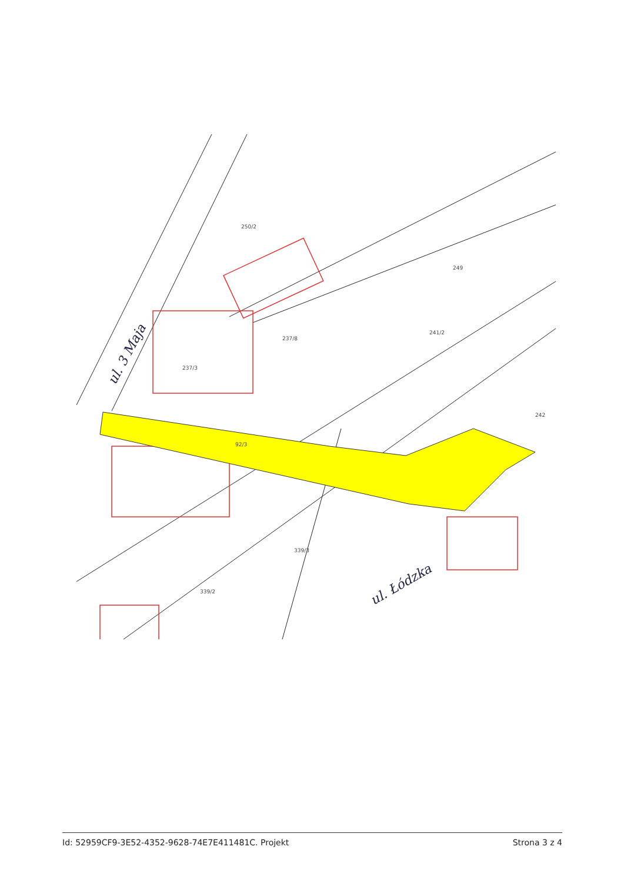ul. 3 Maja
ul. Łódzka
237/3
92/3
237/8
249
242
339/3
339/2
250/2
241/2
Id: 52959CF9-3E52-4352-9628-74E7E411481C. Projekt Strona 3 z 4